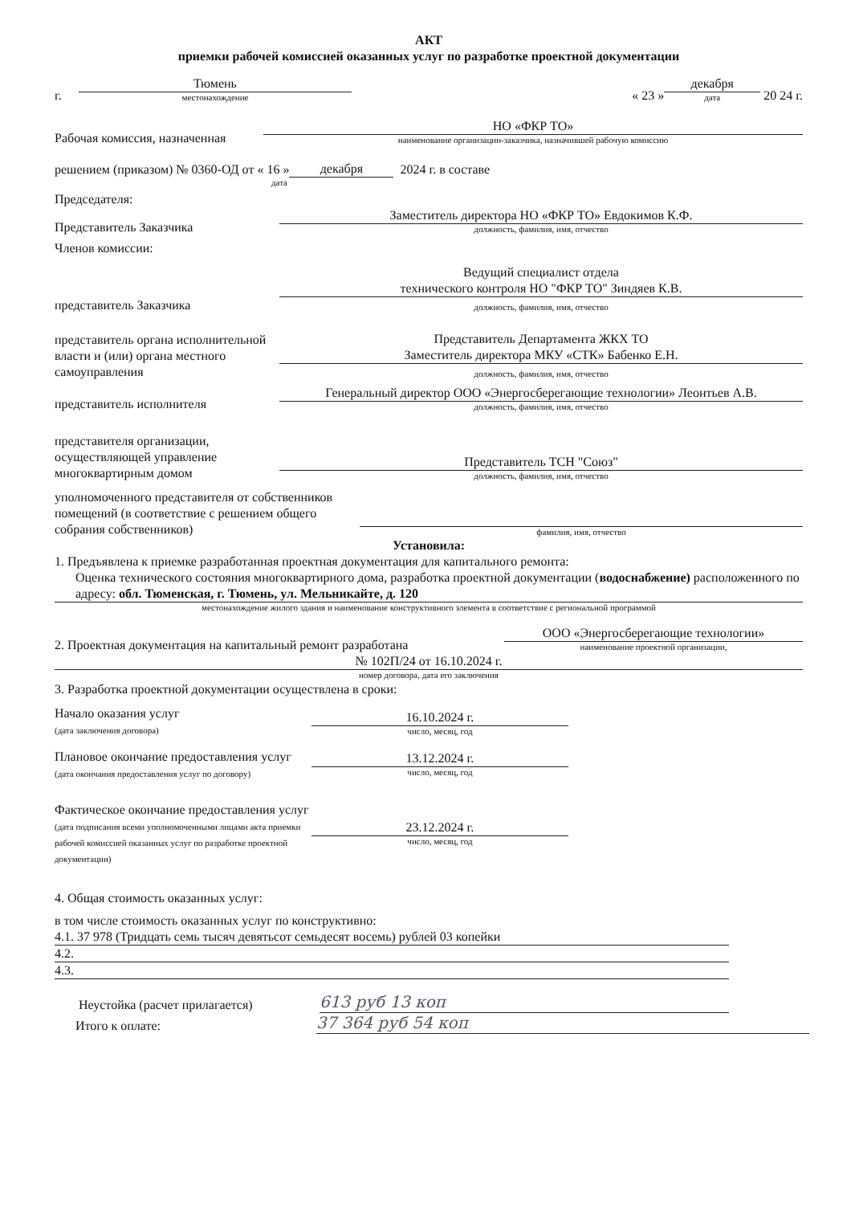АКТ
приемки рабочей комиссией оказанных услуг по разработке проектной документации
г.
Тюмень
местонахождение
« 23 »
декабря
дата
20 24 г.
Рабочая комиссия, назначенная
НО «ФКР ТО»
наименование организации-заказчика, назначившей рабочую комиссию
решением (приказом) № 0360-ОД от « 16 » декабря 2024 г. в составе
дата
Председателя:
Представитель Заказчика
Заместитель директора НО «ФКР ТО» Евдокимов К.Ф.
должность, фамилия, имя, отчество
Членов комиссии:
представитель Заказчика
Ведущий специалист отдела
технического контроля НО "ФКР ТО" Зиндяев К.В.
должность, фамилия, имя, отчество
представитель органа исполнительной власти и (или) органа местного самоуправления
Представитель Департамента ЖКХ ТО
Заместитель директора МКУ «СТК» Бабенко Е.Н.
должность, фамилия, имя, отчество
представитель исполнителя
Генеральный директор ООО «Энергосберегающие технологии» Леонтьев А.В.
должность, фамилия, имя, отчество
представителя организации, осуществляющей управление многоквартирным домом
Представитель ТСН "Союз"
должность, фамилия, имя, отчество
уполномоченного представителя от собственников помещений (в соответствие с решением общего собрания собственников)
фамилия, имя, отчество
Установила:
1. Предъявлена к приемке разработанная проектная документация для капитального ремонта:
Оценка технического состояния многоквартирного дома, разработка проектной документации (водоснабжение) расположенного по адресу: обл. Тюменская, г. Тюмень, ул. Мельникайте, д. 120
местонахождение жилого здания и наименование конструктивного элемента в соответствие с региональной программой
2. Проектная документация на капитальный ремонт разработана
ООО «Энергосберегающие технологии»
наименование проектной организации,
№ 102П/24 от 16.10.2024 г.
номер договора, дата его заключения
3. Разработка проектной документации осуществлена в сроки:
Начало оказания услуг
(дата заключения договора)
16.10.2024 г.
число, месяц, год
Плановое окончание предоставления услуг
(дата окончания предоставления услуг по договору)
13.12.2024 г.
число, месяц, год
Фактическое окончание предоставления услуг
(дата подписания всеми уполномоченными лицами акта приемки рабочей комиссией оказанных услуг по разработке проектной документации)
23.12.2024 г.
число, месяц, год
4. Общая стоимость оказанных услуг:
в том числе стоимость оказанных услуг по конструктивно:
4.1. 37 978 (Тридцать семь тысяч девятьсот семьдесят восемь) рублей 03 копейки
4.2.
4.3.
Неустойка (расчет прилагается)
613 руб 13 коп
Итого к оплате:
37 364 руб 54 коп